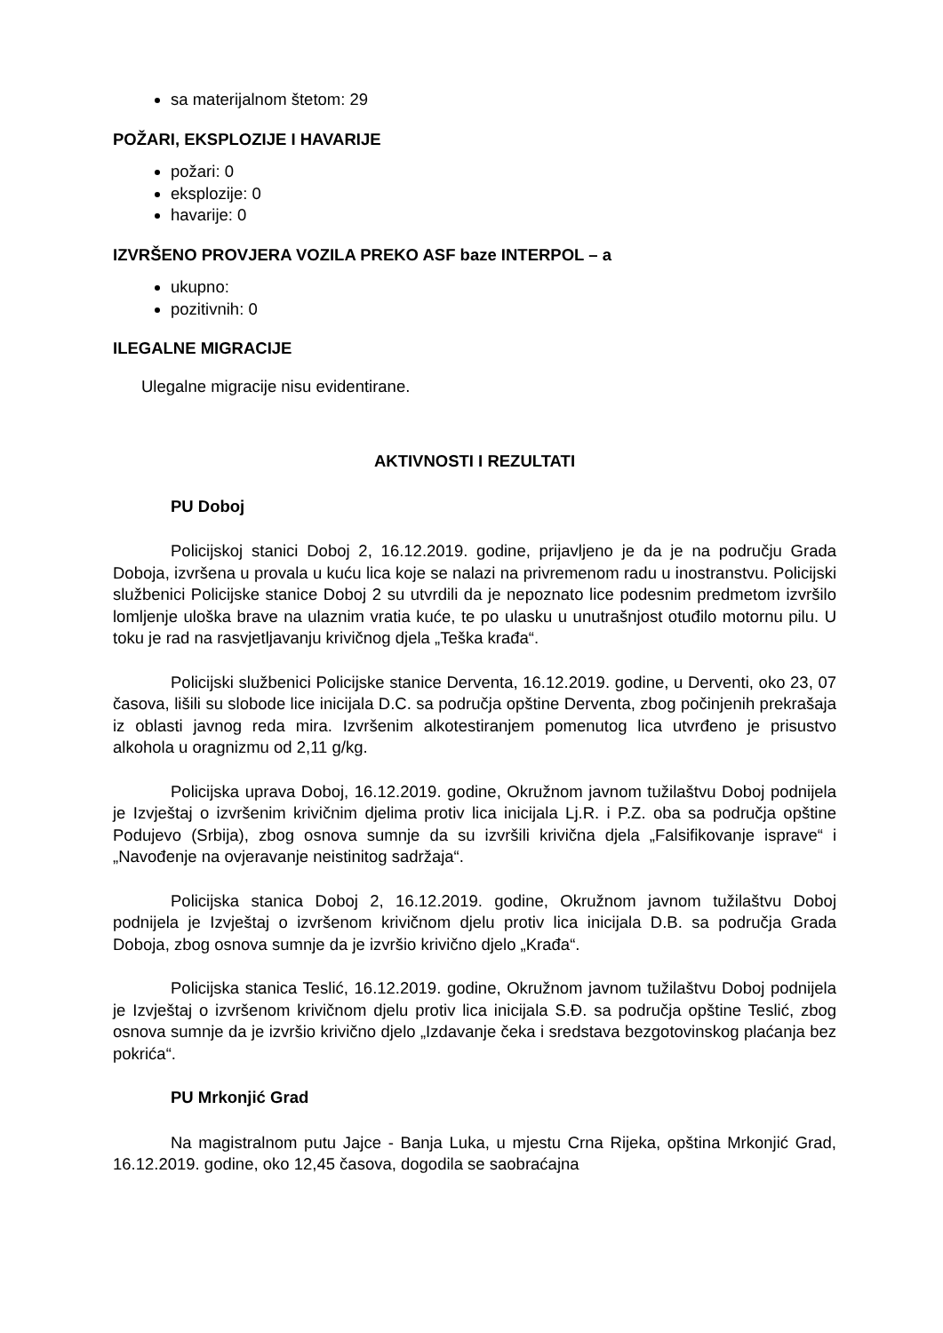sa materijalnom štetom: 29
POŽARI, EKSPLOZIJE I HAVARIJE
požari: 0
eksplozije: 0
havarije: 0
IZVRŠENO PROVJERA VOZILA PREKO ASF baze INTERPOL – a
ukupno:
pozitivnih: 0
ILEGALNE MIGRACIJE
Ulegalne migracije nisu evidentirane.
AKTIVNOSTI I REZULTATI
PU Doboj
Policijskoj stanici Doboj 2, 16.12.2019. godine, prijavljeno je da je na području Grada Doboja, izvršena u provala u kuću lica koje se nalazi na privremenom radu u inostranstvu. Policijski službenici Policijske stanice Doboj 2 su utvrdili da je nepoznato lice podesnim predmetom izvršilo lomljenje uloška brave na ulaznim vratia kuće, te po ulasku u unutrašnjost otuđilo motornu pilu. U toku je rad na rasvjetljavanju krivičnog djela „Teška krađa“.
Policijski službenici Policijske stanice Derventa, 16.12.2019. godine, u Derventi, oko 23, 07 časova, lišili su slobode lice inicijala D.C. sa područja opštine Derventa, zbog počinjenih prekrašaja iz oblasti javnog reda mira. Izvršenim alkotestiranjem pomenutog lica utvrđeno je prisustvo alkohola u oragnizmu od 2,11 g/kg.
Policijska uprava Doboj, 16.12.2019. godine, Okružnom javnom tužilaštvu Doboj podnijela je Izvještaj o izvršenim krivičnim djelima protiv lica inicijala Lj.R. i P.Z. oba sa područja opštine Podujevo (Srbija), zbog osnova sumnje da su izvršili krivična djela „Falsifikovanje isprave“ i „Navođenje na ovjeravanje neistinitog sadržaja“.
Policijska stanica Doboj 2, 16.12.2019. godine, Okružnom javnom tužilaštvu Doboj podnijela je Izvještaj o izvršenom krivičnom djelu protiv lica inicijala D.B. sa područja Grada Doboja, zbog osnova sumnje da je izvršio krivično djelo „Krađa“.
Policijska stanica Teslić, 16.12.2019. godine, Okružnom javnom tužilaštvu Doboj podnijela je Izvještaj o izvršenom krivičnom djelu protiv lica inicijala S.Đ. sa područja opštine Teslić, zbog osnova sumnje da je izvršio krivično djelo „Izdavanje čeka i sredstava bezgotovinskog plaćanja bez pokrića“.
PU Mrkonjić Grad
Na magistralnom putu Jajce - Banja Luka, u mjestu Crna Rijeka, opština Mrkonjić Grad, 16.12.2019. godine, oko 12,45 časova, dogodila se saobraćajna